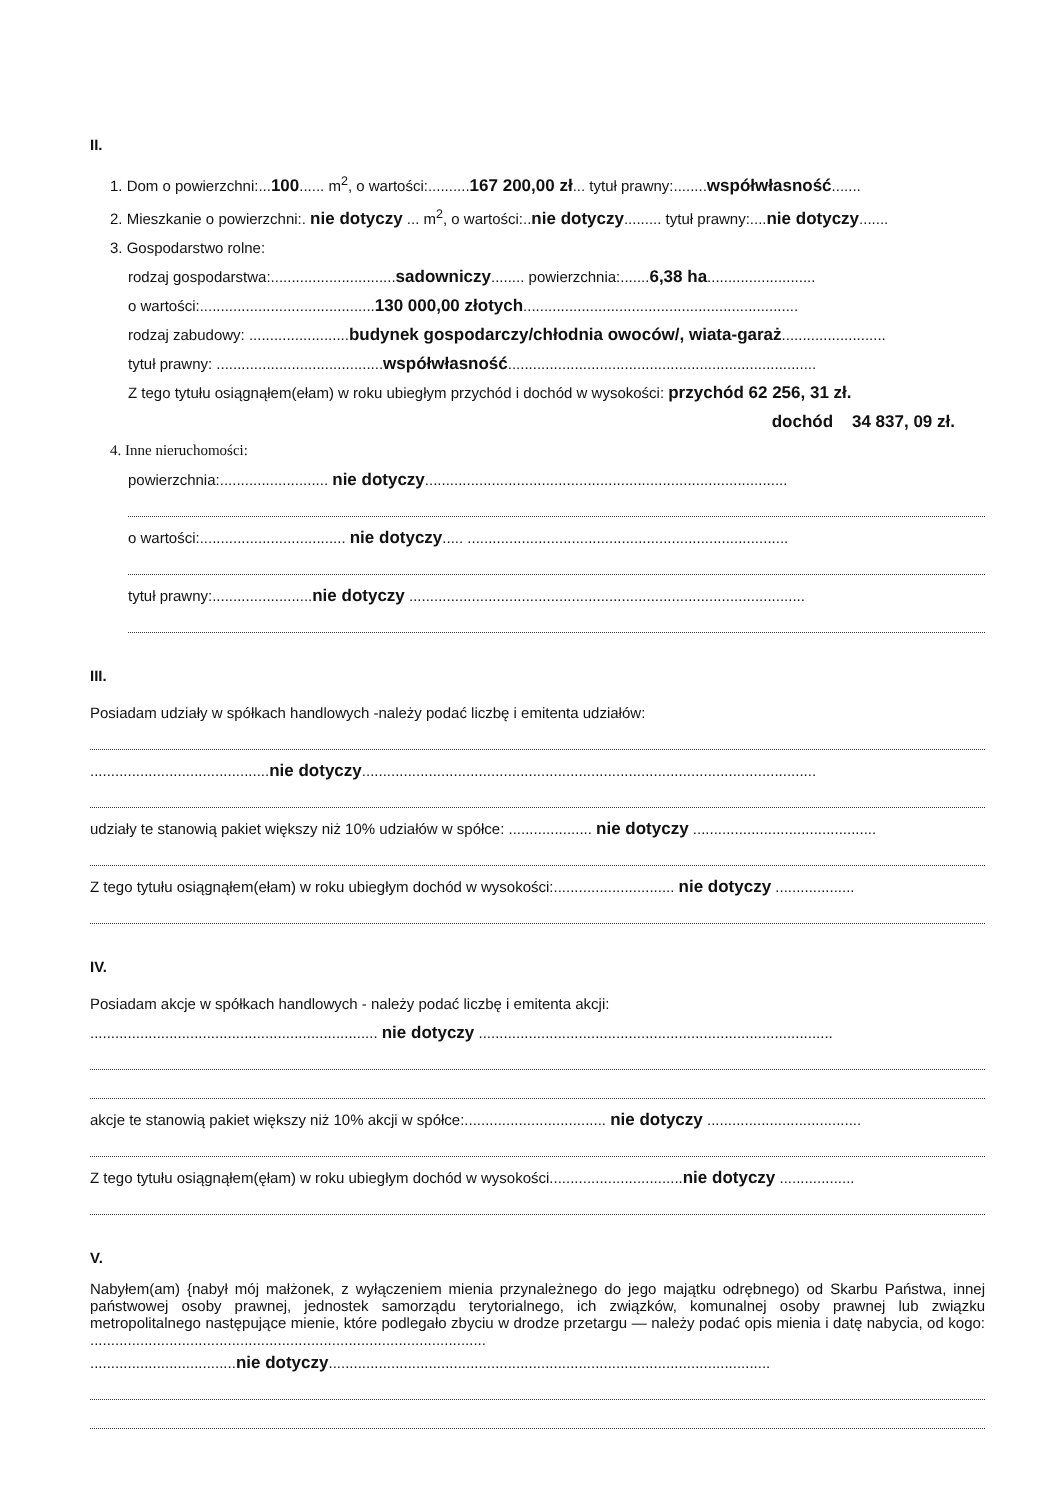II.
1. Dom o powierzchni:...100...... m<sup>2</sup>, o wartości:..........167 200,00 zł... tytuł prawny:........współwłasność.......
2. Mieszkanie o powierzchni:. nie dotyczy ... m<sup>2</sup>, o wartości:..nie dotyczy......... tytuł prawny:....nie dotyczy.......
3. Gospodarstwo rolne:
rodzaj gospodarstwa:..............................sadowniczy........ powierzchnia:.......6,38 ha..........................
o wartości:..........................................130 000,00 złotych..................................................................
rodzaj zabudowy: ........................budynek gospodarczy/chłodnia owoców/, wiata-garaż.........................
tytuł prawny: ........................................współwłasność..........................................................................
Z tego tytułu osiągnąłem(ełam) w roku ubiegłym przychód i dochód w wysokości: przychód 62 256, 31 zł.
dochód 34 837, 09 zł.
4. Inne nieruchomości:
powierzchnia:.......................... nie dotyczy.......................................................................................
o wartości:................................... nie dotyczy..... .............................................................................
tytuł prawny:........................nie dotyczy ...............................................................................................
III.
Posiadam udziały w spółkach handlowych -należy podać liczbę i emitenta udziałów:
...........................................nie dotyczy.............................................................................................................
udziały te stanowią pakiet większy niż 10% udziałów w spółce: .................... nie dotyczy ............................................
Z tego tytułu osiągnąłem(ełam) w roku ubiegłym dochód w wysokości:............................. nie dotyczy ...................
IV.
Posiadam akcje w spółkach handlowych - należy podać liczbę i emitenta akcji:
..................................................................... nie dotyczy .....................................................................................
akcje te stanowią pakiet większy niż 10% akcji w spółce:.................................. nie dotyczy .....................................
Z tego tytułu osiągnąłem(ęłam) w roku ubiegłym dochód w wysokości................................nie dotyczy ..................
V.
Nabyłem(am) {nabył mój małżonek, z wyłączeniem mienia przynależnego do jego majątku odrębnego) od Skarbu Państwa, innej państwowej osoby prawnej, jednostek samorządu terytorialnego, ich związków, komunalnej osoby prawnej lub związku metropolitalnego następujące mienie, które podlegało zbyciu w drodze przetargu — należy podać opis mienia i datę nabycia, od kogo: ...............................................................................................
...................................nie dotyczy..........................................................................................................